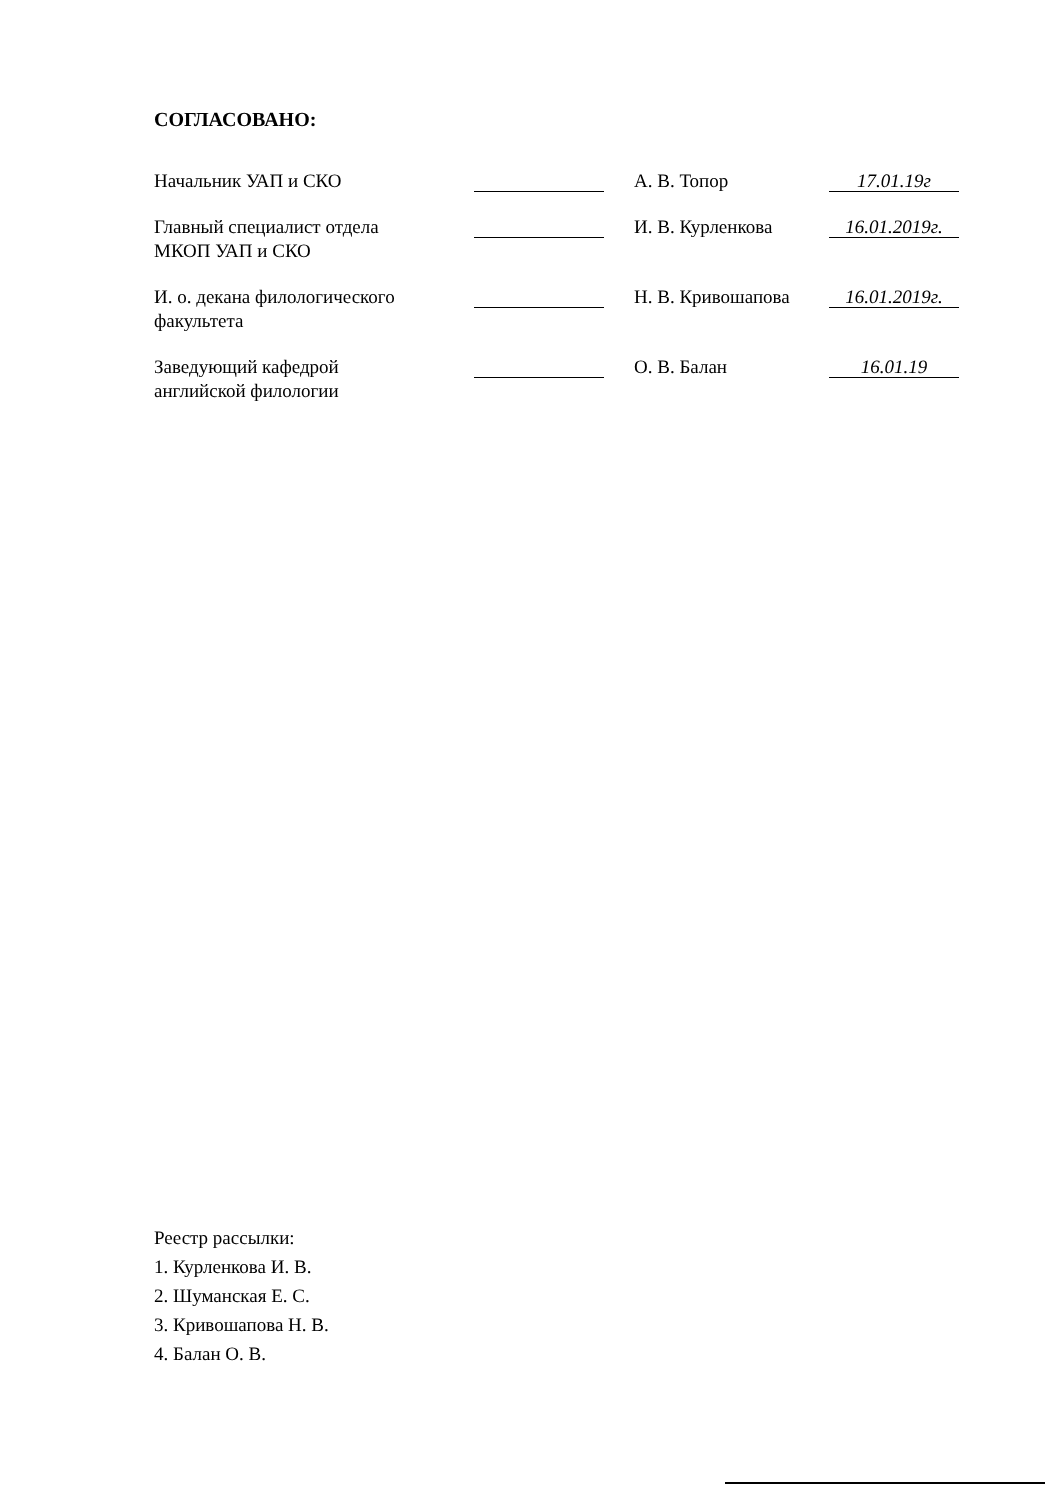СОГЛАСОВАНО:
Начальник УАП и СКО А. В. Топор
17.01.19г
Главный специалист отдела
МКОП УАП и СКО
И. В. Курленкова
16.01.2019г.
И. о. декана филологического
факультета
Н. В. Кривошапова
16.01.2019г.
Заведующий кафедрой
английской филологии
О. В. Балан
16.01.19
Реестр рассылки:
1. Курленкова И. В.
2. Шуманская Е. С.
3. Кривошапова Н. В.
4. Балан О. В.